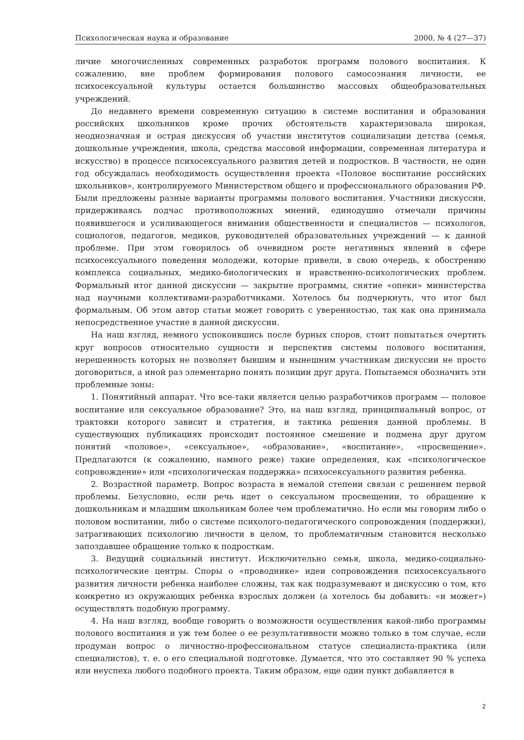Психологическая наука и образование 2000, № 4 (27—37)
личие многочисленных современных разработок программ полового воспитания. К сожалению, вне проблем формирования полового самосознания личности, ее психосексуальной культуры остается большинство массовых общеобразовательных учреждений.
До недавнего времени современную ситуацию в системе воспитания и образования российских школьников кроме прочих обстоятельств характеризовала широкая, неоднозначная и острая дискуссия об участии институтов социализации детства (семья, дошкольные учреждения, школа, средства массовой информации, современная литература и искусство) в процессе психосексуального развития детей и подростков. В частности, не один год обсуждалась необходимость осуществления проекта «Половое воспитание российских школьников», контролируемого Министерством общего и профессионального образования РФ. Были предложены разные варианты программы полового воспитания. Участники дискуссии, придерживаясь подчас противоположных мнений, единодушно отмечали причины появившегося и усиливающегося внимания общественности и специалистов — психологов, социологов, педагогов, медиков, руководителей образовательных учреждений — к данной проблеме. При этом говорилось об очевидном росте негативных явлений в сфере психосексуального поведения молодежи, которые привели, в свою очередь, к обострению комплекса социальных, медико-биологических и нравственно-психологических проблем. Формальный итог данной дискуссии — закрытие программы, снятие «опеки» министерства над научными коллективами-разработчиками. Хотелось бы подчеркнуть, что итог был формальным. Об этом автор статьи может говорить с уверенностью, так как она принимала непосредственное участие в данной дискуссии.
На наш взгляд, немного успокоившись после бурных споров, стоит попытаться очертить круг вопросов относительно сущности и перспектив системы полового воспитания, нерешенность которых не позволяет бывшим и нынешним участникам дискуссии не просто договориться, а иной раз элементарно понять позиции друг друга. Попытаемся обозначить эти проблемные зоны:
1. Понятийный аппарат. Что все-таки является целью разработчиков программ — половое воспитание или сексуальное образование? Это, на наш взгляд, принципиальный вопрос, от трактовки которого зависит и стратегия, и тактика решения данной проблемы. В существующих публикациях происходит постоянное смешение и подмена друг другом понятий «половое», «сексуальное», «образование», «воспитание», «просвещение». Предлагаются (к сожалению, намного реже) такие определения, как «психологическое сопровождение» или «психологическая поддержка» психосексуального развития ребенка.
2. Возрастной параметр. Вопрос возраста в немалой степени связан с решением первой проблемы. Безусловно, если речь идет о сексуальном просвещении, то обращение к дошкольникам и младшим школьникам более чем проблематично. Но если мы говорим либо о половом воспитании, либо о системе психолого-педагогического сопровождения (поддержки), затрагивающих психологию личности в целом, то проблематичным становится несколько запоздавшее обращение только к подросткам.
3. Ведущий социальный институт. Исключительно семья, школа, медико-социально-психологические центры. Споры о «проводнике» идеи сопровождения психосексуального развития личности ребенка наиболее сложны, так как подразумевают и дискуссию о том, кто конкретно из окружающих ребенка взрослых должен (а хотелось бы добавить: «и может») осуществлять подобную программу.
4. На наш взгляд, вообще говорить о возможности осуществления какой-либо программы полового воспитания и уж тем более о ее результативности можно только в том случае, если продуман вопрос о личностно-профессиональном статусе специалиста-практика (или специалистов), т. е. о его специальной подготовке. Думается, что это составляет 90 % успеха или неуспеха любого подобного проекта. Таким образом, еще один пункт добавляется в
2